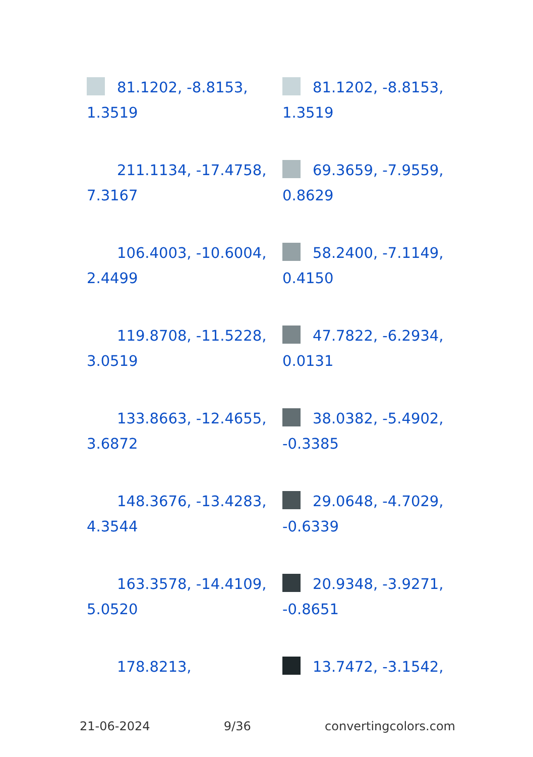81.1202, -8.8153, 1.3519
81.1202, -8.8153, 1.3519
211.1134, -17.4758, 7.3167
69.3659, -7.9559, 0.8629
106.4003, -10.6004, 2.4499
58.2400, -7.1149, 0.4150
119.8708, -11.5228, 3.0519
47.7822, -6.2934, 0.0131
133.8663, -12.4655, 3.6872
38.0382, -5.4902, -0.3385
148.3676, -13.4283, 4.3544
29.0648, -4.7029, -0.6339
163.3578, -14.4109, 5.0520
20.9348, -3.9271, -0.8651
178.8213,
13.7472, -3.1542,
21-06-2024 9/36 convertingcolors.com